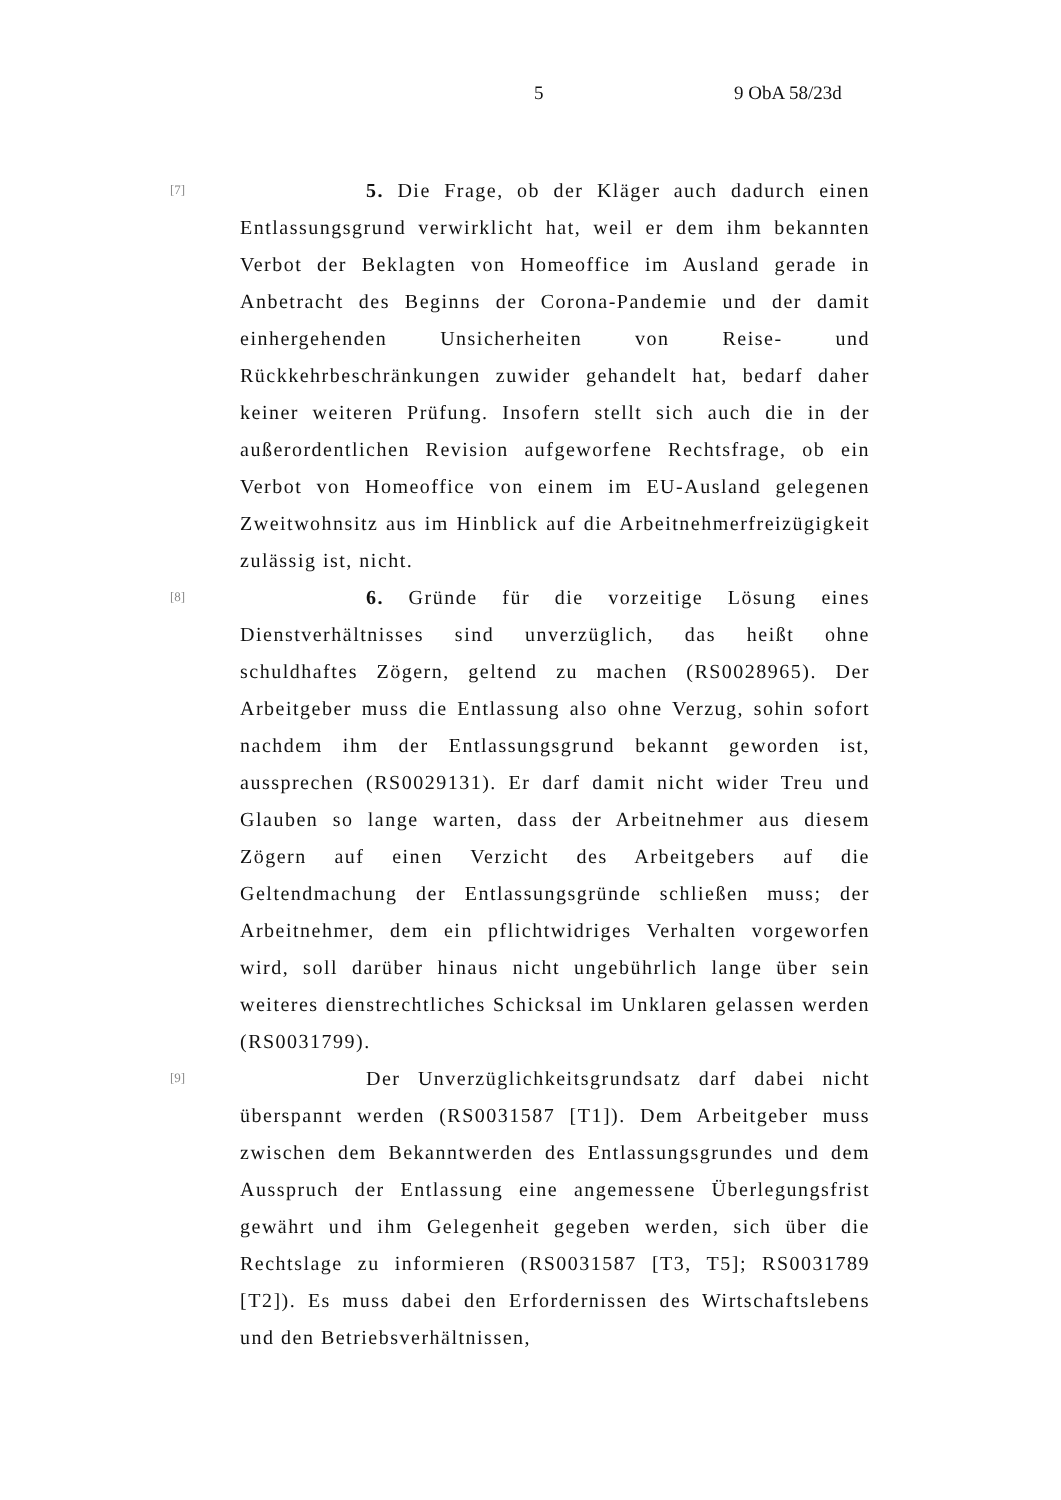5 9 ObA 58/23d
[7]
5. Die Frage, ob der Kläger auch dadurch einen Entlassungsgrund verwirklicht hat, weil er dem ihm bekannten Verbot der Beklagten von Homeoffice im Ausland gerade in Anbetracht des Beginns der Corona-Pandemie und der damit einhergehenden Unsicherheiten von Reise- und Rückkehrbeschränkungen zuwider gehandelt hat, bedarf daher keiner weiteren Prüfung. Insofern stellt sich auch die in der außerordentlichen Revision aufgeworfene Rechtsfrage, ob ein Verbot von Homeoffice von einem im EU-Ausland gelegenen Zweitwohnsitz aus im Hinblick auf die Arbeitnehmerfreizügigkeit zulässig ist, nicht.
[8]
6. Gründe für die vorzeitige Lösung eines Dienstverhältnisses sind unverzüglich, das heißt ohne schuldhaftes Zögern, geltend zu machen (RS0028965). Der Arbeitgeber muss die Entlassung also ohne Verzug, sohin sofort nachdem ihm der Entlassungsgrund bekannt geworden ist, aussprechen (RS0029131). Er darf damit nicht wider Treu und Glauben so lange warten, dass der Arbeitnehmer aus diesem Zögern auf einen Verzicht des Arbeitgebers auf die Geltendmachung der Entlassungsgründe schließen muss; der Arbeitnehmer, dem ein pflichtwidriges Verhalten vorgeworfen wird, soll darüber hinaus nicht ungebührlich lange über sein weiteres dienstrechtliches Schicksal im Unklaren gelassen werden (RS0031799).
[9]
Der Unverzüglichkeitsgrundsatz darf dabei nicht überspannt werden (RS0031587 [T1]). Dem Arbeitgeber muss zwischen dem Bekanntwerden des Entlassungsgrundes und dem Ausspruch der Entlassung eine angemessene Überlegungsfrist gewährt und ihm Gelegenheit gegeben werden, sich über die Rechtslage zu informieren (RS0031587 [T3, T5]; RS0031789 [T2]). Es muss dabei den Erfordernissen des Wirtschaftslebens und den Betriebsverhältnissen,